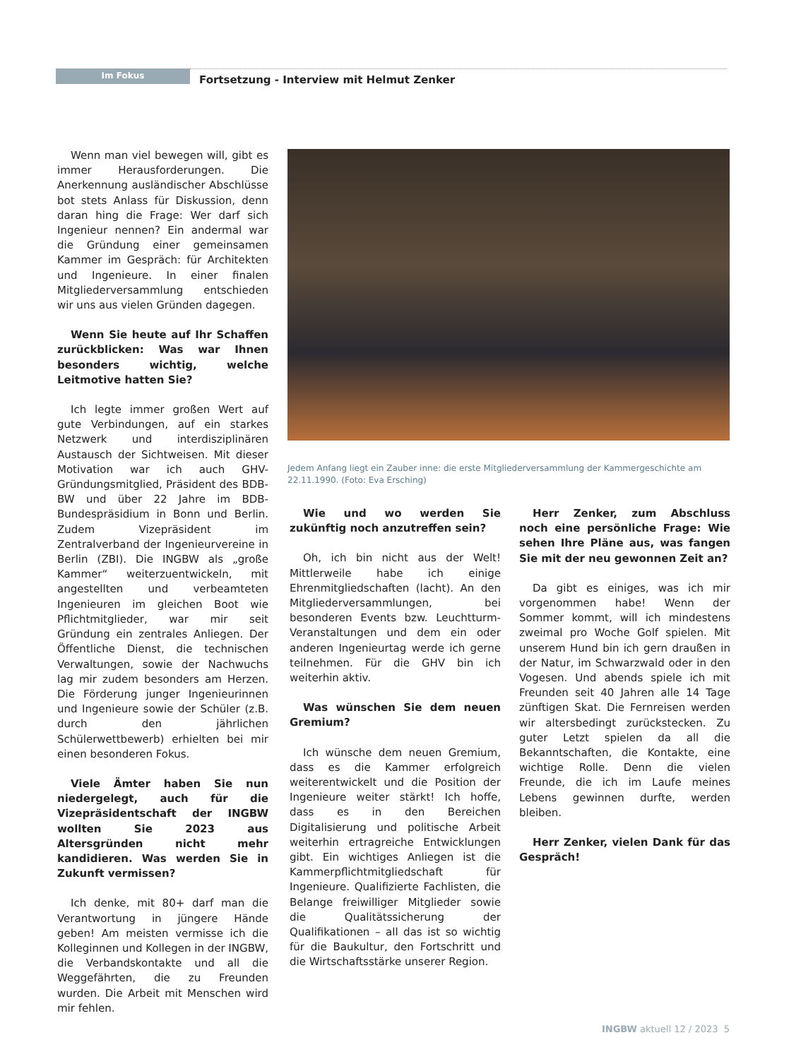Im Fokus
Fortsetzung - Interview mit Helmut Zenker
Wenn man viel bewegen will, gibt es immer Herausforderungen. Die Anerkennung ausländischer Abschlüsse bot stets Anlass für Diskussion, denn daran hing die Frage: Wer darf sich Ingenieur nennen? Ein andermal war die Gründung einer gemeinsamen Kammer im Gespräch: für Architekten und Ingenieure. In einer finalen Mitgliederversammlung entschieden wir uns aus vielen Gründen dagegen.
Wenn Sie heute auf Ihr Schaffen zurückblicken: Was war Ihnen besonders wichtig, welche Leitmotive hatten Sie?
Ich legte immer großen Wert auf gute Verbindungen, auf ein starkes Netzwerk und interdisziplinären Austausch der Sichtweisen. Mit dieser Motivation war ich auch GHV-Gründungsmitglied, Präsident des BDB-BW und über 22 Jahre im BDB-Bundespräsidium in Bonn und Berlin. Zudem Vizepräsident im Zentralverband der Ingenieurvereine in Berlin (ZBI). Die INGBW als „große Kammer“ weiterzuentwickeln, mit angestellten und verbeamteten Ingenieuren im gleichen Boot wie Pflichtmitglieder, war mir seit Gründung ein zentrales Anliegen. Der Öffentliche Dienst, die technischen Verwaltungen, sowie der Nachwuchs lag mir zudem besonders am Herzen. Die Förderung junger Ingenieurinnen und Ingenieure sowie der Schüler (z.B. durch den jährlichen Schülerwettbewerb) erhielten bei mir einen besonderen Fokus.
Viele Ämter haben Sie nun niedergelegt, auch für die Vizepräsidentschaft der INGBW wollten Sie 2023 aus Altersgründen nicht mehr kandidieren. Was werden Sie in Zukunft vermissen?
Ich denke, mit 80+ darf man die Verantwortung in jüngere Hände geben! Am meisten vermisse ich die Kolleginnen und Kollegen in der INGBW, die Verbandskontakte und all die Weggefährten, die zu Freunden wurden. Die Arbeit mit Menschen wird mir fehlen.
Jedem Anfang liegt ein Zauber inne: die erste Mitgliederversammlung der Kammergeschichte am 22.11.1990. (Foto: Eva Ersching)
Wie und wo werden Sie zukünftig noch anzutreffen sein?
Oh, ich bin nicht aus der Welt! Mittlerweile habe ich einige Ehrenmitgliedschaften (lacht). An den Mitgliederversammlungen, bei besonderen Events bzw. Leuchtturm-Veranstaltungen und dem ein oder anderen Ingenieurtag werde ich gerne teilnehmen. Für die GHV bin ich weiterhin aktiv.
Was wünschen Sie dem neuen Gremium?
Ich wünsche dem neuen Gremium, dass es die Kammer erfolgreich weiterentwickelt und die Position der Ingenieure weiter stärkt! Ich hoffe, dass es in den Bereichen Digitalisierung und politische Arbeit weiterhin ertragreiche Entwicklungen gibt. Ein wichtiges Anliegen ist die Kammerpflichtmitgliedschaft für Ingenieure. Qualifizierte Fachlisten, die Belange freiwilliger Mitglieder sowie die Qualitätssicherung der Qualifikationen – all das ist so wichtig für die Baukultur, den Fortschritt und die Wirtschaftsstärke unserer Region.
Herr Zenker, zum Abschluss noch eine persönliche Frage: Wie sehen Ihre Pläne aus, was fangen Sie mit der neu gewonnen Zeit an?
Da gibt es einiges, was ich mir vorgenommen habe! Wenn der Sommer kommt, will ich mindestens zweimal pro Woche Golf spielen. Mit unserem Hund bin ich gern draußen in der Natur, im Schwarzwald oder in den Vogesen. Und abends spiele ich mit Freunden seit 40 Jahren alle 14 Tage zünftigen Skat. Die Fernreisen werden wir altersbedingt zurückstecken. Zu guter Letzt spielen da all die Bekanntschaften, die Kontakte, eine wichtige Rolle. Denn die vielen Freunde, die ich im Laufe meines Lebens gewinnen durfte, werden bleiben.
Herr Zenker, vielen Dank für das Gespräch!
INGBW aktuell 12 / 2023 5